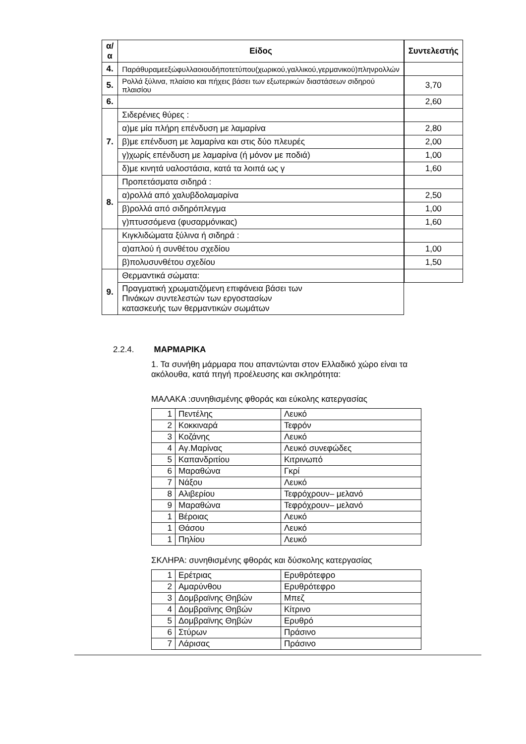| α/α | Είδος | | Συντελεστής |
| 4. | Παράθυραμεεξώφυλλαοιουδήποτετύπου(χωρικού,γαλλικού,γερμανικού)πληνρολλών | | |
| 5. | Ρολλά ξύλινα, πλαίσιο και πήχεις βάσει των εξωτερικών διαστάσεων σιδηρού πλαισίου | | 3,70 |
| 6. | | | 2,60 |
| 7. | Σιδερένιες θύρες : | | |
| | α)με μία πλήρη επένδυση με λαμαρίνα | | 2,80 |
| | β)με επένδυση με λαμαρίνα και στις δύο πλευρές | | 2,00 |
| | γ)χωρίς επένδυση με λαμαρίνα (ή μόνον με ποδιά) | | 1,00 |
| | δ)με κινητά υαλοστάσια, κατά τα λοιπά ως γ | | 1,60 |
| 8. | Προπετάσματα σιδηρά : | | |
| | α)ρολλά από χαλυβδολαμαρίνα | | 2,50 |
| | β)ρολλά από σιδηρόπλεγμα | | 1,00 |
| | γ)πτυσσόμενα (φυσαρμόνικας) | | 1,60 |
| | Κιγκλιδώματα ξύλινα ή σιδηρά : | | |
| | α)απλού ή συνθέτου σχεδίου | | 1,00 |
| | β)πολυσυνθέτου σχεδίου | | 1,50 |
| 9. | Θερμαντικά σώματα: | | |
| | Πραγματική χρωματιζόμενη επιφάνεια βάσει των Πινάκων συντελεστών των εργοστασίων κατασκευής των θερμαντικών σωμάτων | | |
2.2.4. ΜΑΡΜΑΡΙΚΑ
1. Τα συνήθη μάρμαρα που απαντώνται στον Ελλαδικό χώρο είναι τα ακόλουθα, κατά πηγή προέλευσης και σκληρότητα:
ΜΑΛΑΚΑ :συνηθισμένης φθοράς και εύκολης κατεργασίας
| 1 | Πεντέλης | Λευκό |
| 2 | Κοκκιναρά | Τεφρόν |
| 3 | Κοζάνης | Λευκό |
| 4 | Αγ.Μαρίνας | Λευκό συνεφώδες |
| 5 | Καπανδριτίου | Κιτρινωπό |
| 6 | Μαραθώνα | Γκρί |
| 7 | Νάξου | Λευκό |
| 8 | Αλιβερίου | Τεφρόχρουν– μελανό |
| 9 | Μαραθώνα | Τεφρόχρουν– μελανό |
| 1 | Βέροιας | Λευκό |
| 1 | Θάσου | Λευκό |
| 1 | Πηλίου | Λευκό |
ΣΚΛΗΡΑ: συνηθισμένης φθοράς και δύσκολης κατεργασίας
| 1 | Ερέτριας | Ερυθρότεφρο |
| 2 | Αμαρύνθου | Ερυθρότεφρο |
| 3 | Δομβραϊνης Θηβών | Μπεζ |
| 4 | Δομβραϊνης Θηβών | Κίτρινο |
| 5 | Δομβραϊνης Θηβών | Ερυθρό |
| 6 | Στύρων | Πράσινο |
| 7 | Λάρισας | Πράσινο |